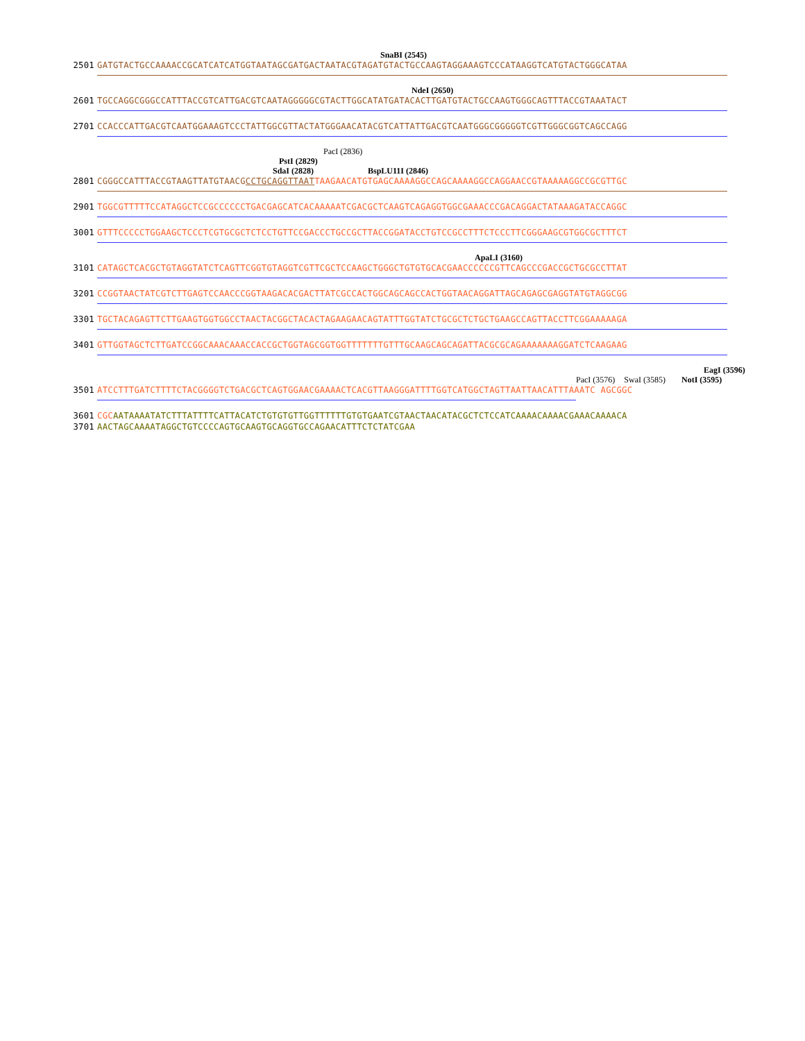SnaBI (2545)
2501 GATGTACTGCCAAAACCGCATCATCATGGTAATAGCGATGACTAATACGTAGATGTACTGCCAAGTAGGAAAGTCCCATAAGGTCATGTACTGGGCATAA
NdeI (2650)
2601 TGCCAGGCGGGCCATTTACCGTCATTGACGTCAATAGGGGGCGTACTTGGCATATGATACACTTGATGTACTGCCAAGTGGGCAGTTTACCGTAAATACT
2701 CCACCCATTGACGTCAATGGAAAGTCCCTATTGGCGTTACTATGGGAACATACGTCATTATTGACGTCAATGGGCGGGGGTCGTTGGGCGGTCAGCCAGG
PacI (2836)
PstI (2829)
SdaI (2828) BspLU11I (2846)
2801 CGGGCCATTTACCGTAAGTTATGTAACGCCTGCAGGTTAAT TAAGAACATGTGAGCAAAAGGCCAGCAAAAGGCCAGGAACCGTAAAAAGGCCGCGTTGC
2901 TGGCGTTTTTCCATAGGCTCCGCCCCCCTGACGAGCATCACAAAAATCGACGCTCAAGTCAGAGGTGGCGAAACCCGACAGGACTATAAAGATACCAGGC
3001 GTTTCCCCCTGGAAGCTCCCTCGTGCGCTCTCCTGTTCCGACCCTGCCGCTTACCGGATACCTGTCCGCCTTTCTCCCTTCGGGAAGCGTGGCGCTTTCT
ApaLI (3160)
3101 CATAGCTCACGCTGTAGGTATCTCAGTTCGGTGTAGGTCGTTCGCTCCAAGCTGGGCTGTGTGCACGAACCCCCCGTTCAGCCCGACCGCTGCGCCTTAT
3201 CCGGTAACTATCGTCTTGAGTCCAACCCGGTAAGACACGACTTATCGCCACTGGCAGCAGCCACTGGTAACAGGATTAGCAGAGCGAGGTATGTAGGCGG
3301 TGCTACAGAGTTCTTGAAGTGGTGGCCTAACTACGGCTACACTAGAAGAACAGTATTTGGTATCTGCGCTCTGCTGAAGCCAGTTACCTTCGGAAAAAGA
3401 GTTGGTAGCTCTTGATCCGGCAAACAAACCACCGCTGGTAGCGGTGGTTTTTTTGTTTGCAAGCAGCAGATTACGCGCAGAAAAAAAGGATCTCAAGAAG
EagI (3596)
PacI (3576) SwaI (3585) NotI (3595)
3501 ATCCTTTGATCTTTTCTACGGGGTCTGACGCTCAGTGGAACGAAAACTCACGTTAAGGGATTTTGGTCATGGCTAGTTAATTAACATTTAAATC AGCGGC
3601 CGC AATAAAATATCTTTATTTTCATTACATCTGTGTGTTGGTTTTTTGTGTGAATCGTAACTAACATACGCTCTCCATCAAAACAAAACGAAACAAAACA
3701 AACTAGCAAAATAGGCTGTCCCCAGTGCAAGTGCAGGTGCCAGAACATTTCTCTATCGAA